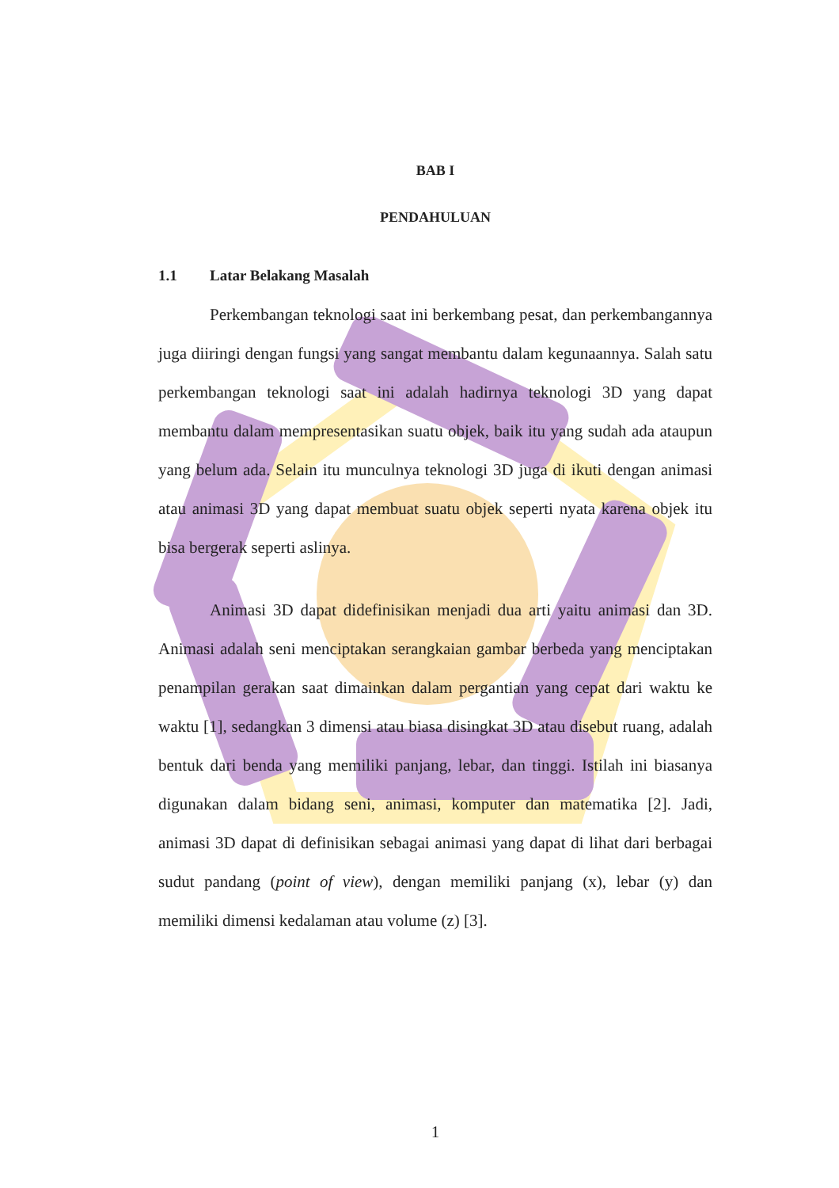BAB I
PENDAHULUAN
1.1 Latar Belakang Masalah
Perkembangan teknologi saat ini berkembang pesat, dan perkembangannya juga diiringi dengan fungsi yang sangat membantu dalam kegunaannya. Salah satu perkembangan teknologi saat ini adalah hadirnya teknologi 3D yang dapat membantu dalam mempresentasikan suatu objek, baik itu yang sudah ada ataupun yang belum ada. Selain itu munculnya teknologi 3D juga di ikuti dengan animasi atau animasi 3D yang dapat membuat suatu objek seperti nyata karena objek itu bisa bergerak seperti aslinya.
Animasi 3D dapat didefinisikan menjadi dua arti yaitu animasi dan 3D. Animasi adalah seni menciptakan serangkaian gambar berbeda yang menciptakan penampilan gerakan saat dimainkan dalam pergantian yang cepat dari waktu ke waktu [1], sedangkan 3 dimensi atau biasa disingkat 3D atau disebut ruang, adalah bentuk dari benda yang memiliki panjang, lebar, dan tinggi. Istilah ini biasanya digunakan dalam bidang seni, animasi, komputer dan matematika [2]. Jadi, animasi 3D dapat di definisikan sebagai animasi yang dapat di lihat dari berbagai sudut pandang (point of view), dengan memiliki panjang (x), lebar (y) dan memiliki dimensi kedalaman atau volume (z) [3].
1